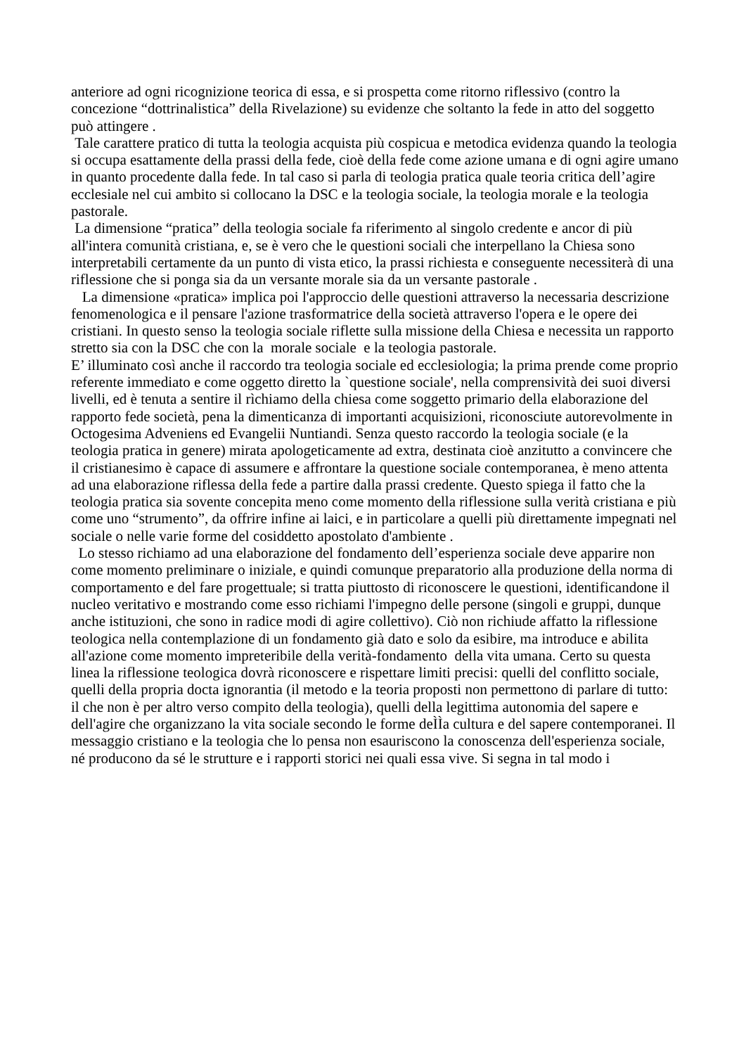anteriore ad ogni ricognizione teorica di essa, e si prospetta come ritorno riflessivo (contro la concezione “dottrinalistica” della Rivelazione) su evidenze che soltanto la fede in atto del soggetto può attingere .
Tale carattere pratico di tutta la teologia acquista più cospicua e metodica evidenza quando la teologia si occupa esattamente della prassi della fede, cioè della fede come azione umana e di ogni agire umano in quanto procedente dalla fede. In tal caso si parla di teologia pratica quale teoria critica dell’agire ecclesiale nel cui ambito si collocano la DSC e la teologia sociale, la teologia morale e la teologia pastorale.
La dimensione “pratica” della teologia sociale fa riferimento al singolo credente e ancor di più all'intera comunità cristiana, e, se è vero che le questioni sociali che interpellano la Chiesa sono interpretabili certamente da un punto di vista etico, la prassi richiesta e conseguente necessiterà di una riflessione che si ponga sia da un versante morale sia da un versante pastorale .
La dimensione «pratica» implica poi l'approccio delle questioni attraverso la necessaria descrizione fenomenologica e il pensare l'azione trasformatrice della società attraverso l'opera e le opere dei cristiani. In questo senso la teologia sociale riflette sulla missione della Chiesa e necessita un rapporto stretto sia con la DSC che con la morale sociale e la teologia pastorale.
E’ illuminato così anche il raccordo tra teologia sociale ed ecclesiologia; la prima prende come proprio referente immediato e come oggetto diretto la `questione sociale', nella comprensività dei suoi diversi livelli, ed è tenuta a sentire il rìchiamo della chiesa come soggetto primario della elaborazione del rapporto fede società, pena la dimenticanza di importanti acquisizioni, riconosciute autorevolmente in Octogesima Adveniens ed Evangelii Nuntiandi. Senza questo raccordo la teologia sociale (e la teologia pratica in genere) mirata apologeticamente ad extra, destinata cioè anzitutto a convincere che il cristianesimo è capace di assumere e affrontare la questione sociale contemporanea, è meno attenta ad una elaborazione riflessa della fede a partire dalla prassi credente. Questo spiega il fatto che la teologia pratica sia sovente concepita meno come momento della riflessione sulla verità cristiana e più come uno “strumento”, da offrire infine ai laici, e in particolare a quelli più direttamente impegnati nel sociale o nelle varie forme del cosiddetto apostolato d'ambiente .
Lo stesso richiamo ad una elaborazione del fondamento dell’esperienza sociale deve apparire non come momento preliminare o iniziale, e quindi comunque preparatorio alla produzione della norma di comportamento e del fare progettuale; si tratta piuttosto di riconoscere le questioni, identificandone il nucleo veritativo e mostrando come esso richiami l'impegno delle persone (singoli e gruppi, dunque anche istituzioni, che sono in radice modi di agire collettivo). Ciò non richiude affatto la riflessione teologica nella contemplazione di un fondamento già dato e solo da esibire, ma introduce e abilita all'azione come momento impreteribile della verità-fondamento della vita umana. Certo su questa linea la riflessione teologica dovrà riconoscere e rispettare limiti precisi: quelli del conflitto sociale, quelli della propria docta ignorantia (il metodo e la teoria proposti non permettono di parlare di tutto: il che non è per altro verso compito della teologia), quelli della legittima autonomia del sapere e dell'agire che organizzano la vita sociale secondo le forme deÌÌa cultura e del sapere contemporanei. Il messaggio cristiano e la teologia che lo pensa non esauriscono la conoscenza dell'esperienza sociale, né producono da sé le strutture e i rapporti storici nei quali essa vive. Si segna in tal modo i